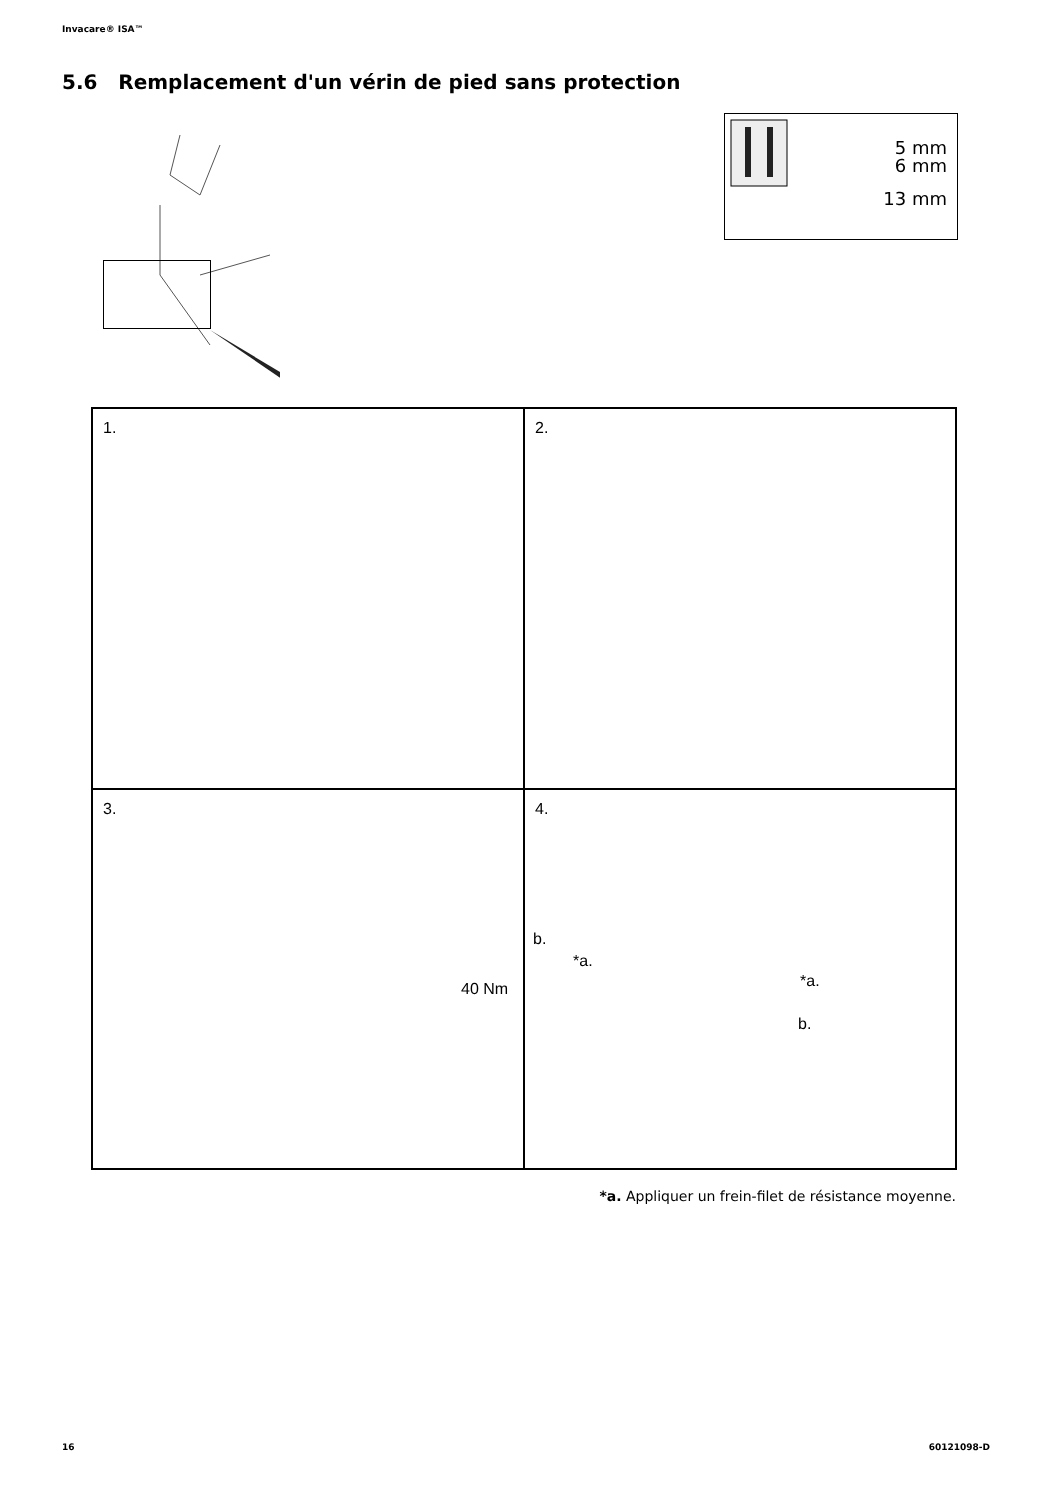Invacare® ISA™
5.6 Remplacement d'un vérin de pied sans protection
5 mm
6 mm
13 mm
1.
2.
3.
40 Nm
4.
b.
*a.
*a.
b.
*a. Appliquer un frein-filet de résistance moyenne.
16 60121098-D